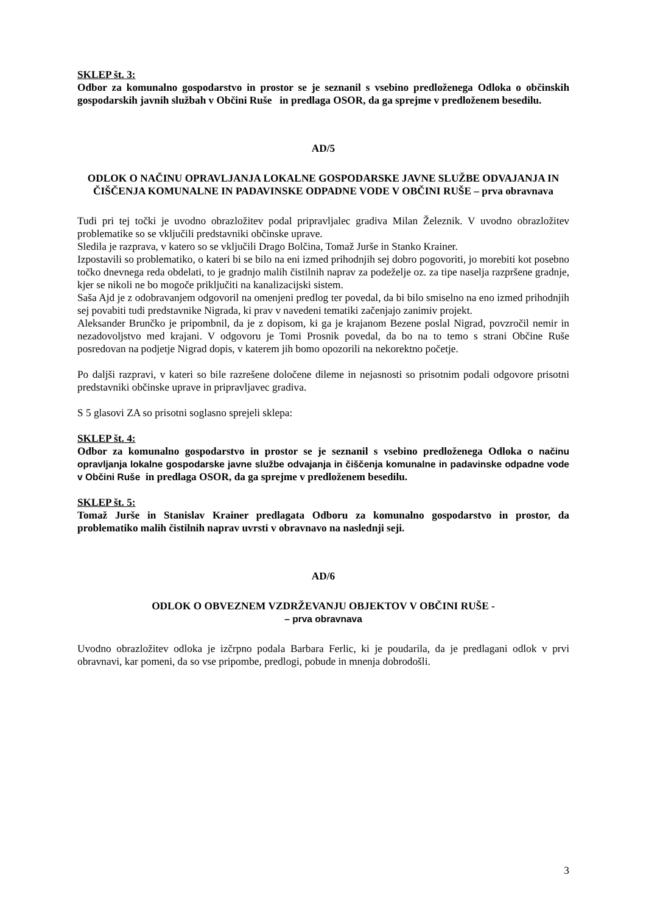SKLEP št. 3:
Odbor za komunalno gospodarstvo in prostor se je seznanil s vsebino predloženega Odloka o občinskih gospodarskih javnih službah v Občini Ruše in predlaga OSOR, da ga sprejme v predloženem besedilu.
AD/5
ODLOK O NAČINU OPRAVLJANJA LOKALNE GOSPODARSKE JAVNE SLUŽBE ODVAJANJA IN ČIŠČENJA KOMUNALNE IN PADAVINSKE ODPADNE VODE V OBČINI RUŠE – prva obravnava
Tudi pri tej točki je uvodno obrazložitev podal pripravljalec gradiva Milan Železnik. V uvodno obrazložitev problematike so se vključili predstavniki občinske uprave.
Sledila je razprava, v katero so se vključili Drago Bolčina, Tomaž Jurše in Stanko Krainer.
Izpostavili so problematiko, o kateri bi se bilo na eni izmed prihodnjih sej dobro pogovoriti, jo morebiti kot posebno točko dnevnega reda obdelati, to je gradnjo malih čistilnih naprav za podeželje oz. za tipe naselja razpršene gradnje, kjer se nikoli ne bo mogoče priključiti na kanalizacijski sistem.
Saša Ajd je z odobravanjem odgovoril na omenjeni predlog ter povedal, da bi bilo smiselno na eno izmed prihodnjih sej povabiti tudi predstavnike Nigrada, ki prav v navedeni tematiki začenjajo zanimiv projekt.
Aleksander Brunčko je pripombnil, da je z dopisom, ki ga je krajanom Bezene poslal Nigrad, povzročil nemir in nezadovoljstvo med krajani. V odgovoru je Tomi Prosnik povedal, da bo na to temo s strani Občine Ruše posredovan na podjetje Nigrad dopis, v katerem jih bomo opozorili na nekorektno početje.
Po daljši razpravi, v kateri so bile razrešene določene dileme in nejasnosti so prisotnim podali odgovore prisotni predstavniki občinske uprave in pripravljavec gradiva.
S 5 glasovi ZA so prisotni soglasno sprejeli sklepa:
SKLEP št. 4:
Odbor za komunalno gospodarstvo in prostor se je seznanil s vsebino predloženega Odloka o načinu opravljanja lokalne gospodarske javne službe odvajanja in čiščenja komunalne in padavinske odpadne vode v Občini Ruše in predlaga OSOR, da ga sprejme v predloženem besedilu.
SKLEP št. 5:
Tomaž Jurše in Stanislav Krainer predlagata Odboru za komunalno gospodarstvo in prostor, da problematiko malih čistilnih naprav uvrsti v obravnavo na naslednji seji.
AD/6
ODLOK O OBVEZNEM VZDRŽEVANJU OBJEKTOV V OBČINI RUŠE -
– prva obravnava
Uvodno obrazložitev odloka je izčrpno podala Barbara Ferlic, ki je poudarila, da je predlagani odlok v prvi obravnavi, kar pomeni, da so vse pripombe, predlogi, pobude in mnenja dobrodošli.
3